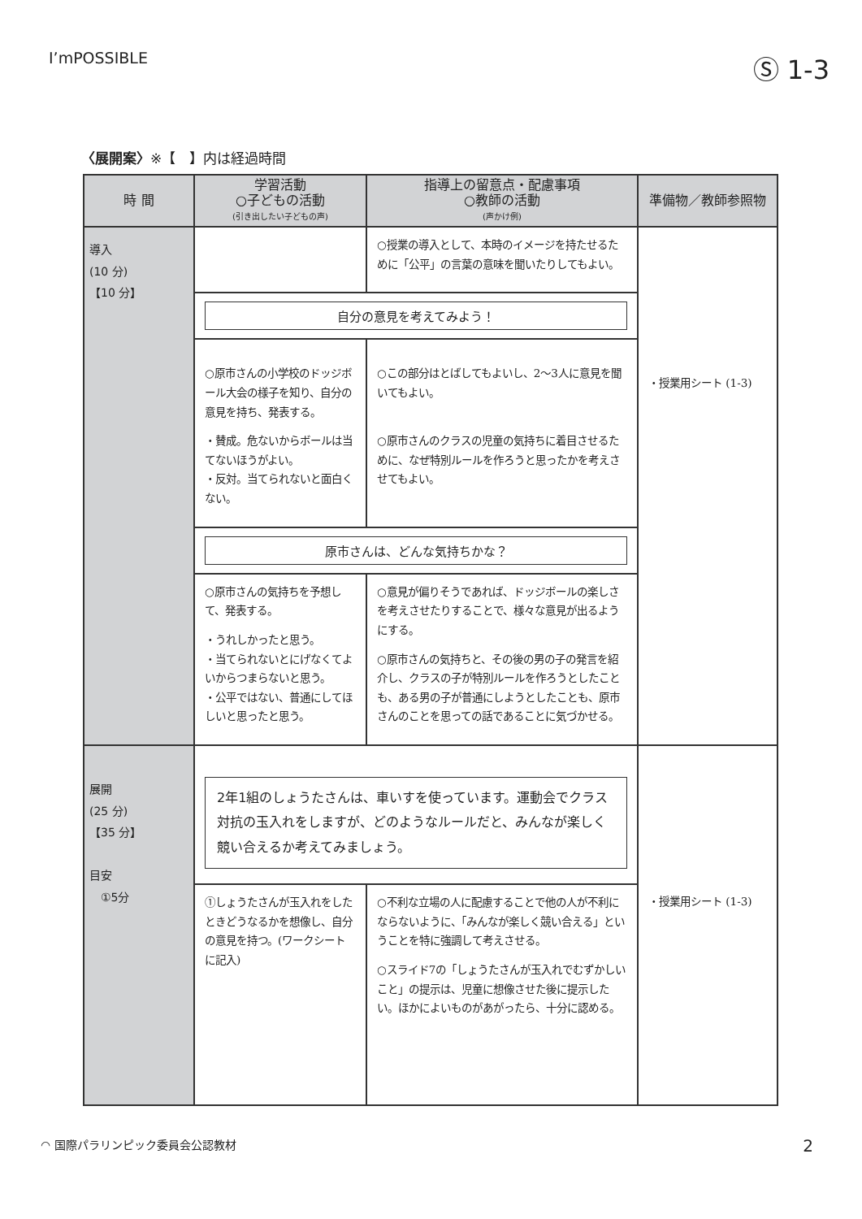I’mPOSSIBLE
Ⓢ 1-3
〈展開案〉※【　】内は経過時間
| 時 間 | 学習活動 ○子どもの活動 (引き出したい子どもの声) | 指導上の留意点・配慮事項 ○教師の活動 (声かけ例) | 準備物／教師参照物 |
| --- | --- | --- | --- |
| 導入 (10 分) 【10 分】 | | ○授業の導入として、本時のイメージを持たせるために「公平」の言葉の意味を聞いたりしてもよい。 | ・授業用シート (1-3) |
| | 自分の意見を考えてみよう！ | | |
| | ○原市さんの小学校のドッジボール大会の様子を知り、自分の意見を持ち、発表する。 ・賛成。危ないからボールは当てないほうがよい。 ・反対。当てられないと面白くない。 | ○この部分はとばしてもよいし、2〜3人に意見を聞いてもよい。 ○原市さんのクラスの児童の気持ちに着目させるために、なぜ特別ルールを作ろうと思ったかを考えさせてもよい。 | |
| | 原市さんは、どんな気持ちかな？ | | |
| | ○原市さんの気持ちを予想して、発表する。 ・うれしかったと思う。 ・当てられないとにげなくてよいからつまらないと思う。 ・公平ではない、普通にしてほしいと思ったと思う。 | ○意見が偏りそうであれば、ドッジボールの楽しさを考えさせたりすることで、様々な意見が出るようにする。 ○原市さんの気持ちと、その後の男の子の発言を紹介し、クラスの子が特別ルールを作ろうとしたことも、ある男の子が普通にしようとしたことも、原市さんのことを思っての話であることに気づかせる。 | |
| 展開 (25 分) 【35 分】 目安 ①5分 | 2年1組のしょうたさんは、車いすを使っています。運動会でクラス対抗の玉入れをしますが、どのようなルールだと、みんなが楽しく競い合えるか考えてみましょう。 | | ・授業用シート (1-3) |
| | ①しょうたさんが玉入れをしたときどうなるかを想像し、自分の意見を持つ。(ワークシートに記入) | ○不利な立場の人に配慮することで他の人が不利にならないように、「みんなが楽しく競い合える」ということを特に強調して考えさせる。 ○スライド7の「しょうたさんが玉入れでむずかしいこと」の提示は、児童に想像させた後に提示したい。ほかによいものがあがったら、十分に認める。 | |
◠ 国際パラリンピック委員会公認教材 2